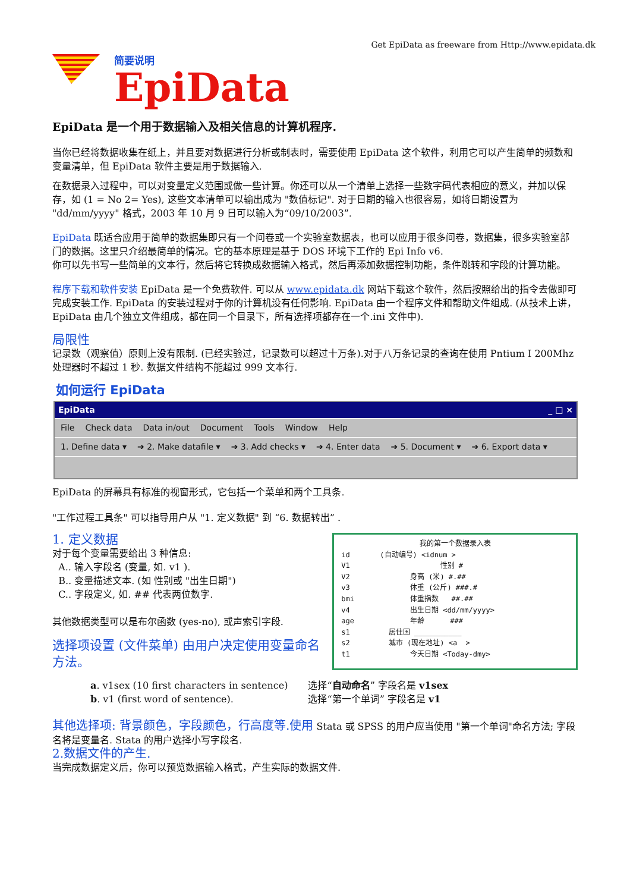Get EpiData as freeware from Http://www.epidata.dk
简要说明
EpiData
EpiData 是一个用于数据输入及相关信息的计算机程序.
当你已经将数据收集在纸上，并且要对数据进行分析或制表时，需要使用 EpiData 这个软件，利用它可以产生简单的频数和变量清单，但 EpiData 软件主要是用于数据输入.
在数据录入过程中，可以对变量定义范围或做一些计算。你还可以从一个清单上选择一些数字码代表相应的意义，并加以保存，如 (1 = No 2= Yes), 这些文本清单可以输出成为 "数值标记". 对于日期的输入也很容易，如将日期设置为 "dd/mm/yyyy" 格式，2003 年 10 月 9 日可以输入为“09/10/2003”.
EpiData 既适合应用于简单的数据集即只有一个问卷或一个实验室数据表，也可以应用于很多问卷，数据集，很多实验室部门的数据。这里只介绍最简单的情况。它的基本原理是基于 DOS 环境下工作的 Epi Info v6.
你可以先书写一些简单的文本行，然后将它转换成数据输入格式，然后再添加数据控制功能，条件跳转和字段的计算功能。
程序下载和软件安装 EpiData 是一个免费软件. 可以从 www.epidata.dk 网站下载这个软件，然后按照给出的指令去做即可完成安装工作. EpiData 的安装过程对于你的计算机没有任何影响. EpiData 由一个程序文件和帮助文件组成. (从技术上讲， EpiData 由几个独立文件组成，都在同一个目录下，所有选择项都存在一个.ini 文件中).
局限性
记录数（观察值）原则上没有限制. (已经实验过，记录数可以超过十万条).对于八万条记录的查询在使用 Pntium I 200Mhz 处理器时不超过 1 秒. 数据文件结构不能超过 999 文本行.
如何运行 EpiData
EpiData _ □ ×
File Check data Data in/out Document Tools Window Help
1. Define data ▾ ➔ 2. Make datafile ▾ ➔ 3. Add checks ▾ ➔ 4. Enter data ➔ 5. Document ▾ ➔ 6. Export data ▾
EpiData 的屏幕具有标准的视窗形式，它包括一个菜单和两个工具条.
"工作过程工具条" 可以指导用户从 "1. 定义数据" 到 “6. 数据转出” .
1. 定义数据
对于每个变量需要给出 3 种信息:
A.. 输入字段名 (变量, 如. v1 ).
B.. 变量描述文本. (如 性别或 "出生日期")
C.. 字段定义, 如. ## 代表两位数字.
其他数据类型可以是布尔函数 (yes-no), 或声索引字段.
选择项设置 (文件菜单) 由用户决定使用变量命名方法。
我的第一个数据录入表
id (自动编号) <idnum >
V1 性别 #
V2 身高 (米) #.##
v3 体重 (公斤) ###.#
bmi 体重指数 ##.##
v4 出生日期 <dd/mm/yyyy>
age 年龄 ###
s1 居住国 ___________
s2 城市 (现在地址) <a >
t1 今天日期 <Today-dmy>
a. v1sex (10 first characters in sentence)
b. v1 (first word of sentence).
选择“自动命名” 字段名是 v1sex
选择“第一个单词” 字段名是 v1
其他选择项: 背景颜色，字段颜色，行高度等.使用 Stata 或 SPSS 的用户应当使用 "第一个单词"命名方法; 字段名将是变量名. Stata 的用户选择小写字段名.
2.数据文件的产生.
当完成数据定义后，你可以预览数据输入格式，产生实际的数据文件.